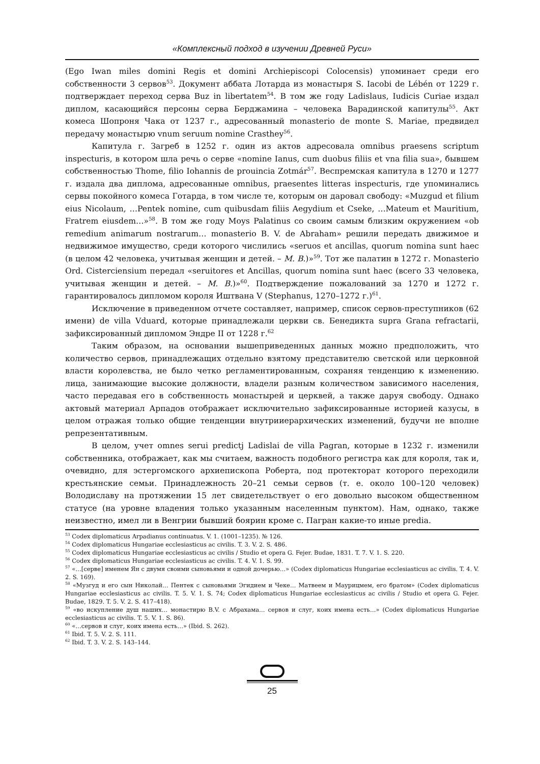«Комплексный подход в изучении Древней Руси»
(Ego Iwan miles domini Regis et domini Archiepiscopi Colocensis) упоминает среди его собственности 3 сервов<sup>53</sup>. Документ аббата Лотарда из монастыря S. Iacobi de Lébén от 1229 г. подтверждает переход серва Buz in libertatem<sup>54</sup>. В том же году Ladislaus, Iudicis Curiae издал диплом, касающийся персоны серва Берджамина – человека Варадинской капитулы<sup>55</sup>. Акт комеса Шопроня Чака от 1237 г., адресованный monasterio de monte S. Mariae, предвидел передачу монастырю vnum seruum nomine Crasthey<sup>56</sup>.
Капитула г. Загреб в 1252 г. один из актов адресовала omnibus praesens scriptum inspecturis, в котором шла речь о серве «nomine Ianus, cum duobus filiis et vna filia sua», бывшем собственностью Thome, filio Iohannis de prouincia Zotmár<sup>57</sup>. Веспремская капитула в 1270 и 1277 г. издала два диплома, адресованные omnibus, praesentes litteras inspecturis, где упоминались сервы покойного комеса Готарда, в том числе те, которым он даровал свободу: «Muzgud et filium eius Nicolaum, …Pentek nomine, cum quibusdam filiis Aegydium et Cseke, …Mateum et Mauritium, Fratrem eiusdem…»<sup>58</sup>. В том же году Moys Palatinus со своим самым близким окружением «ob remedium animarum nostrarum… monasterio B. V. de Abraham» решили передать движимое и недвижимое имущество, среди которого числились «seruos et ancillas, quorum nomina sunt haec (в целом 42 человека, учитывая женщин и детей. – М. В.)»<sup>59</sup>. Тот же палатин в 1272 г. Monasterio Ord. Cisterciensium передал «seruitores et Ancillas, quorum nomina sunt haec (всего 33 человека, учитывая женщин и детей. – М. В.)»<sup>60</sup>. Подтверждение пожалований за 1270 и 1272 г. гарантировалось дипломом короля Иштвана V (Stephanus, 1270–1272 г.)<sup>61</sup>.
Исключение в приведенном отчете составляет, например, список сервов-преступников (62 имени) de villa Vduard, которые принадлежали церкви св. Бенедикта supra Grana refractarii, зафиксированный дипломом Эндре II от 1228 г.<sup>62</sup>
Таким образом, на основании вышеприведенных данных можно предположить, что количество сервов, принадлежащих отдельно взятому представителю светской или церковной власти королевства, не было четко регламентированным, сохраняя тенденцию к изменению. лица, занимающие высокие должности, владели разным количеством зависимого населения, часто передавая его в собственность монастырей и церквей, а также даруя свободу. Однако актовый материал Арпадов отображает исключительно зафиксированные историей казусы, в целом отражая только общие тенденции внутрииерархических изменений, будучи не вполне репрезентативным.
В целом, учет omnes serui predictj Ladislai de villa Pagran, которые в 1232 г. изменили собственника, отображает, как мы считаем, важность подобного регистра как для короля, так и, очевидно, для эстергомского архиепископа Роберта, под протекторат которого переходили крестьянские семьи. Принадлежность 20–21 семьи сервов (т. е. около 100–120 человек) Володиславу на протяжении 15 лет свидетельствует о его довольно высоком общественном статусе (на уровне владения только указанным населенным пунктом). Нам, однако, также неизвестно, имел ли в Венгрии бывший боярин кроме с. Пагран какие-то иные predia.
<sup>53</sup> Codex diplomaticus Arpadianus continuatus. V. 1. (1001–1235). № 126.
<sup>54</sup> Codex diplomaticus Hungariae ecclesiasticus ac civilis. T. 3. V. 2. S. 486.
<sup>55</sup> Codex diplomaticus Hungariae ecclesiasticus ac civilis / Studio et opera G. Fejer. Budae, 1831. T. 7. V. 1. S. 220.
<sup>56</sup> Codex diplomaticus Hungariae ecclesiasticus ac civilis. T. 4. V. 1. S. 99.
<sup>57</sup> «…[серве] именем Ян с двумя своими сыновьями и одной дочерью…» (Codex diplomaticus Hungariae ecclesiasticus ac civilis. T. 4. V. 2. S. 169).
<sup>58</sup> «Музгуд и его сын Николай… Пентек с сыновьями Эгидием и Чеке… Матвеем и Маурицмем, его братом» (Codex diplomaticus Hungariae ecclesiasticus ac civilis. T. 5. V. 1. S. 74; Codex diplomaticus Hungariae ecclesiasticus ac civilis / Studio et opera G. Fejer. Budae, 1829. T. 5. V. 2. S. 417–418).
<sup>59</sup> «во искупление душ наших… монастирю B.V. с Абрахама… сервов и слуг, коих имена есть…» (Codex diplomaticus Hungariae ecclesiasticus ac civilis. T. 5. V. 1. S. 86).
<sup>60</sup> «…сервов и слуг, коих имена есть…» (Ibid. S. 262).
<sup>61</sup> Ibid. T. 5. V. 2. S. 111.
<sup>62</sup> Ibid. T. 3. V. 2. S. 143–144.
25